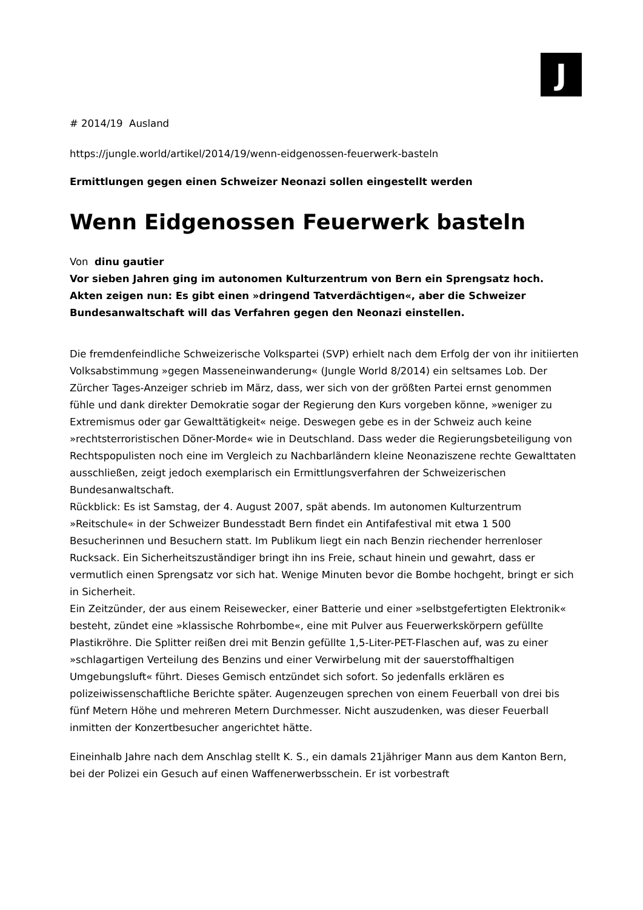J
# 2014/19 Ausland
https://jungle.world/artikel/2014/19/wenn-eidgenossen-feuerwerk-basteln
Ermittlungen gegen einen Schweizer Neonazi sollen eingestellt werden
Wenn Eidgenossen Feuerwerk basteln
Von dinu gautier
Vor sieben Jahren ging im autonomen Kulturzentrum von Bern ein Sprengsatz hoch. Akten zeigen nun: Es gibt einen »dringend Tatverdächtigen«, aber die Schweizer Bundesanwaltschaft will das Verfahren gegen den Neonazi einstellen.
Die fremdenfeindliche Schweizerische Volkspartei (SVP) erhielt nach dem Erfolg der von ihr initiierten Volksabstimmung »gegen Masseneinwanderung« (Jungle World 8/2014) ein seltsames Lob. Der Zürcher Tages-Anzeiger schrieb im März, dass, wer sich von der größten Partei ernst genommen fühle und dank direkter Demokratie sogar der Regierung den Kurs vorgeben könne, »weniger zu Extremismus oder gar Gewalttätigkeit« neige. Deswegen gebe es in der Schweiz auch keine »rechtsterroristischen Döner-Morde« wie in Deutschland. Dass weder die Regierungsbeteiligung von Rechtspopulisten noch eine im Vergleich zu Nachbarländern kleine Neonaziszene rechte Gewalttaten ausschließen, zeigt jedoch exemplarisch ein Ermittlungsverfahren der Schweizerischen Bundesanwaltschaft.
Rückblick: Es ist Samstag, der 4. August 2007, spät abends. Im autonomen Kulturzentrum »Reitschule« in der Schweizer Bundesstadt Bern findet ein Antifafestival mit etwa 1 500 Besucherinnen und Besuchern statt. Im Publikum liegt ein nach Benzin riechender herrenloser Rucksack. Ein Sicherheitszuständiger bringt ihn ins Freie, schaut hinein und gewahrt, dass er vermutlich einen Sprengsatz vor sich hat. Wenige Minuten bevor die Bombe hochgeht, bringt er sich in Sicherheit.
Ein Zeitzünder, der aus einem Reisewecker, einer Batterie und einer »selbstgefertigten Elektronik« besteht, zündet eine »klassische Rohrbombe«, eine mit Pulver aus Feuerwerkskörpern gefüllte Plastikröhre. Die Splitter reißen drei mit Benzin gefüllte 1,5-Liter-PET-Flaschen auf, was zu einer »schlagartigen Verteilung des Benzins und einer Verwirbelung mit der sauerstoffhaltigen Umgebungsluft« führt. Dieses Gemisch entzündet sich sofort. So jedenfalls erklären es polizeiwissenschaftliche Berichte später. Augenzeugen sprechen von einem Feuerball von drei bis fünf Metern Höhe und mehreren Metern Durchmesser. Nicht auszudenken, was dieser Feuerball inmitten der Konzertbesucher angerichtet hätte.
Eineinhalb Jahre nach dem Anschlag stellt K. S., ein damals 21jähriger Mann aus dem Kanton Bern, bei der Polizei ein Gesuch auf einen Waffenerwerbsschein. Er ist vorbestraft